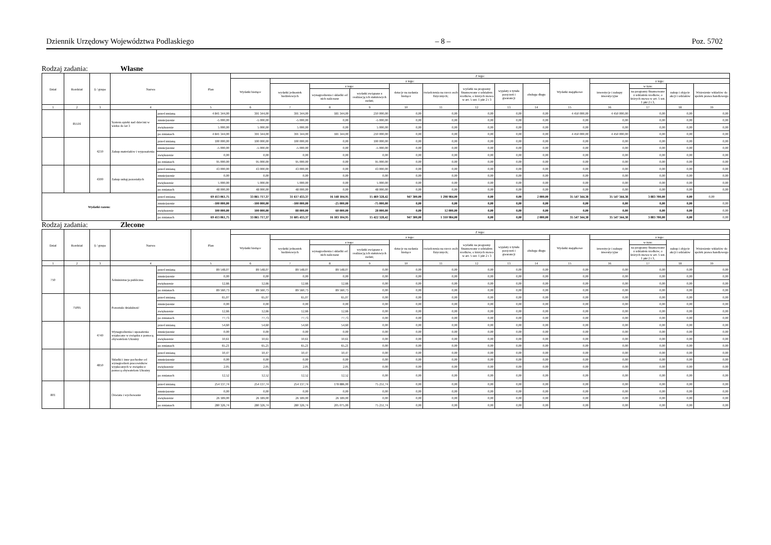Dziennik Urzędowy Województwa Podlaskiego – 8 – Poz. 5702
Rodzaj zadania: Własne
| Dział | Rozdział | § / grupa | Nazwa | | Plan | Z tego: | | | | | | | | | | | | | |
| --- | --- | --- | --- | --- | --- | --- | --- | --- | --- | --- | --- | --- | --- | --- | --- | --- | --- | --- | --- |
| | | | | | | Wydatki bieżące | z tego: | | | | | | | | Wydatki majątkowe | z tego: | | | |
| | | | | | | | wydatki jednostek budżetowych | z tego: | | dotacje na zadania bieżące | świadczenia na rzecz osób fizycznych; | wydatki na programy finansowane z udziałem środków, o których mowa w art. 5 ust. 1 pkt 2 i 3 | wypłaty z tytułu poręczeń i gwarancji | obsługa długu | | inwestycje i zakupy inwestycyjne | w tym: | zakup i objęcie akcji i udziałów | Wniesienie wkładów do spółek prawa handlowego |
| | | | | | | | | wynagrodzenia i składki od nich naliczane | wydatki związane z realizacją ich statutowych zadań; | | | | | | | | na programy finansowane z udziałem środków, o których mowa w art. 5 ust. 1 pkt 2 i 3, | | |
| 1 | 2 | 3 | 4 | | 5 | 6 | 7 | 8 | 9 | 10 | 11 | 12 | 13 | 14 | 15 | 16 | 17 | 18 | 19 |
| | 85516 | | System opieki nad dziećmi w wieku do lat 3 | przed zmianą | 4 841 344,00 | 391 344,00 | 391 344,00 | 181 344,00 | 210 000,00 | 0,00 | 0,00 | 0,00 | 0,00 | 0,00 | 4 450 000,00 | 4 450 000,00 | 0,00 | 0,00 | 0,00 |
| | | | | zmniejszenie | -5 000,00 | -5 000,00 | -5 000,00 | 0,00 | -5 000,00 | 0,00 | 0,00 | 0,00 | 0,00 | 0,00 | 0,00 | 0,00 | 0,00 | 0,00 | 0,00 |
| | | | | zwiększenie | 5 000,00 | 5 000,00 | 5 000,00 | 0,00 | 5 000,00 | 0,00 | 0,00 | 0,00 | 0,00 | 0,00 | 0,00 | 0,00 | 0,00 | 0,00 | 0,00 |
| | | | | po zmianach | 4 841 344,00 | 391 344,00 | 391 344,00 | 181 344,00 | 210 000,00 | 0,00 | 0,00 | 0,00 | 0,00 | 0,00 | 4 450 000,00 | 4 450 000,00 | 0,00 | 0,00 | 0,00 |
| | | 4210 | Zakup materiałów i wyposażenia | przed zmianą | 100 000,00 | 100 000,00 | 100 000,00 | 0,00 | 100 000,00 | 0,00 | 0,00 | 0,00 | 0,00 | 0,00 | 0,00 | 0,00 | 0,00 | 0,00 | 0,00 |
| | | | | zmniejszenie | -5 000,00 | -5 000,00 | -5 000,00 | 0,00 | -5 000,00 | 0,00 | 0,00 | 0,00 | 0,00 | 0,00 | 0,00 | 0,00 | 0,00 | 0,00 | 0,00 |
| | | | | zwiększenie | 0,00 | 0,00 | 0,00 | 0,00 | 0,00 | 0,00 | 0,00 | 0,00 | 0,00 | 0,00 | 0,00 | 0,00 | 0,00 | 0,00 | 0,00 |
| | | | | po zmianach | 95 000,00 | 95 000,00 | 95 000,00 | 0,00 | 95 000,00 | 0,00 | 0,00 | 0,00 | 0,00 | 0,00 | 0,00 | 0,00 | 0,00 | 0,00 | 0,00 |
| | | 4300 | Zakup usług pozostałych | przed zmianą | 43 000,00 | 43 000,00 | 43 000,00 | 0,00 | 43 000,00 | 0,00 | 0,00 | 0,00 | 0,00 | 0,00 | 0,00 | 0,00 | 0,00 | 0,00 | 0,00 |
| | | | | zmniejszenie | 0,00 | 0,00 | 0,00 | 0,00 | 0,00 | 0,00 | 0,00 | 0,00 | 0,00 | 0,00 | 0,00 | 0,00 | 0,00 | 0,00 | 0,00 |
| | | | | zwiększenie | 5 000,00 | 5 000,00 | 5 000,00 | 0,00 | 5 000,00 | 0,00 | 0,00 | 0,00 | 0,00 | 0,00 | 0,00 | 0,00 | 0,00 | 0,00 | 0,00 |
| | | | | po zmianach | 48 000,00 | 48 000,00 | 48 000,00 | 0,00 | 48 000,00 | 0,00 | 0,00 | 0,00 | 0,00 | 0,00 | 0,00 | 0,00 | 0,00 | 0,00 | 0,00 |
| Wydatki razem: | | | | przed zmianą | 69 413 061,75 | 33 865 717,37 | 31 617 433,37 | 16 148 104,95 | 15 469 328,42 | 947 300,00 | 1 298 984,00 | 0,00 | 0,00 | 2 000,00 | 35 547 344,38 | 35 547 344,38 | 3 883 700,00 | 0,00 | 0,00 |
| | | | | zmniejszenie | -100 000,00 | -100 000,00 | -100 000,00 | -25 000,00 | -75 000,00 | 0,00 | 0,00 | 0,00 | 0,00 | 0,00 | 0,00 | 0,00 | 0,00 | 0,00 | 0,00 |
| | | | | zwiększenie | 100 000,00 | 100 000,00 | 88 000,00 | 60 000,00 | 28 000,00 | 0,00 | 12 000,00 | 0,00 | 0,00 | 0,00 | 0,00 | 0,00 | 0,00 | 0,00 | 0,00 |
| | | | | po zmianach | 69 413 061,75 | 33 865 717,37 | 31 605 433,37 | 16 183 104,95 | 15 422 328,42 | 947 300,00 | 1 310 984,00 | 0,00 | 0,00 | 2 000,00 | 35 547 344,38 | 35 547 344,38 | 3 883 700,00 | 0,00 | 0,00 |
Rodzaj zadania: Zlecone
| Dział | Rozdział | § / grupa | Nazwa | | Plan | Z tego: | | | | | | | | | | | | | |
| --- | --- | --- | --- | --- | --- | --- | --- | --- | --- | --- | --- | --- | --- | --- | --- | --- | --- | --- | --- |
| | | | | | | Wydatki bieżące | z tego: | | | | | | | | Wydatki majątkowe | z tego: | | | |
| | | | | | | | wydatki jednostek budżetowych | z tego: | | dotacje na zadania bieżące | świadczenia na rzecz osób fizycznych; | wydatki na programy finansowane z udziałem środków, o których mowa w art. 5 ust. 1 pkt 2 i 3 | wypłaty z tytułu poręczeń i gwarancji | obsługa długu | | inwestycje i zakupy inwestycyjne | w tym: | zakup i objęcie akcji i udziałów | Wniesienie wkładów do spółek prawa handlowego |
| | | | | | | | | wynagrodzenia i składki od nich naliczane | wydatki związane z realizacją ich statutowych zadań; | | | | | | | | na programy finansowane z udziałem środków, o których mowa w art. 5 ust. 1 pkt 2 i 3, | | |
| 1 | 2 | 3 | 4 | | 5 | 6 | 7 | 8 | 9 | 10 | 11 | 12 | 13 | 14 | 15 | 16 | 17 | 18 | 19 |
| 750 | | | Administracja publiczna | przed zmianą | 89 548,07 | 89 548,07 | 89 548,07 | 89 548,07 | 0,00 | 0,00 | 0,00 | 0,00 | 0,00 | 0,00 | 0,00 | 0,00 | 0,00 | 0,00 | 0,00 |
| | | | | zmniejszenie | 0,00 | 0,00 | 0,00 | 0,00 | 0,00 | 0,00 | 0,00 | 0,00 | 0,00 | 0,00 | 0,00 | 0,00 | 0,00 | 0,00 | 0,00 |
| | | | | zwiększenie | 12,66 | 12,66 | 12,66 | 12,66 | 0,00 | 0,00 | 0,00 | 0,00 | 0,00 | 0,00 | 0,00 | 0,00 | 0,00 | 0,00 | 0,00 |
| | | | | po zmianach | 89 560,73 | 89 560,73 | 89 560,73 | 89 560,73 | 0,00 | 0,00 | 0,00 | 0,00 | 0,00 | 0,00 | 0,00 | 0,00 | 0,00 | 0,00 | 0,00 |
| | 75095 | | Pozostała działalność | przed zmianą | 65,07 | 65,07 | 65,07 | 65,07 | 0,00 | 0,00 | 0,00 | 0,00 | 0,00 | 0,00 | 0,00 | 0,00 | 0,00 | 0,00 | 0,00 |
| | | | | zmniejszenie | 0,00 | 0,00 | 0,00 | 0,00 | 0,00 | 0,00 | 0,00 | 0,00 | 0,00 | 0,00 | 0,00 | 0,00 | 0,00 | 0,00 | 0,00 |
| | | | | zwiększenie | 12,66 | 12,66 | 12,66 | 12,66 | 0,00 | 0,00 | 0,00 | 0,00 | 0,00 | 0,00 | 0,00 | 0,00 | 0,00 | 0,00 | 0,00 |
| | | | | po zmianach | 77,73 | 77,73 | 77,73 | 77,73 | 0,00 | 0,00 | 0,00 | 0,00 | 0,00 | 0,00 | 0,00 | 0,00 | 0,00 | 0,00 | 0,00 |
| | | 4740 | Wynagrodzenia i uposażenia wypłacane w związku z pomocą obywatelom Ukrainy | przed zmianą | 54,60 | 54,60 | 54,60 | 54,60 | 0,00 | 0,00 | 0,00 | 0,00 | 0,00 | 0,00 | 0,00 | 0,00 | 0,00 | 0,00 | 0,00 |
| | | | | zmniejszenie | 0,00 | 0,00 | 0,00 | 0,00 | 0,00 | 0,00 | 0,00 | 0,00 | 0,00 | 0,00 | 0,00 | 0,00 | 0,00 | 0,00 | 0,00 |
| | | | | zwiększenie | 10,61 | 10,61 | 10,61 | 10,61 | 0,00 | 0,00 | 0,00 | 0,00 | 0,00 | 0,00 | 0,00 | 0,00 | 0,00 | 0,00 | 0,00 |
| | | | | po zmianach | 65,21 | 65,21 | 65,21 | 65,21 | 0,00 | 0,00 | 0,00 | 0,00 | 0,00 | 0,00 | 0,00 | 0,00 | 0,00 | 0,00 | 0,00 |
| | | 4850 | Składki i inne pochodne od wynagrodzeń pracowników wypłacanych w związku z pomocą obywatelom Ukrainy | przed zmianą | 10,47 | 10,47 | 10,47 | 10,47 | 0,00 | 0,00 | 0,00 | 0,00 | 0,00 | 0,00 | 0,00 | 0,00 | 0,00 | 0,00 | 0,00 |
| | | | | zmniejszenie | 0,00 | 0,00 | 0,00 | 0,00 | 0,00 | 0,00 | 0,00 | 0,00 | 0,00 | 0,00 | 0,00 | 0,00 | 0,00 | 0,00 | 0,00 |
| | | | | zwiększenie | 2,05 | 2,05 | 2,05 | 2,05 | 0,00 | 0,00 | 0,00 | 0,00 | 0,00 | 0,00 | 0,00 | 0,00 | 0,00 | 0,00 | 0,00 |
| | | | | po zmianach | 12,52 | 12,52 | 12,52 | 12,52 | 0,00 | 0,00 | 0,00 | 0,00 | 0,00 | 0,00 | 0,00 | 0,00 | 0,00 | 0,00 | 0,00 |
| 801 | | | Oświata i wychowanie | przed zmianą | 254 137,74 | 254 137,74 | 254 137,74 | 178 886,00 | 75 251,74 | 0,00 | 0,00 | 0,00 | 0,00 | 0,00 | 0,00 | 0,00 | 0,00 | 0,00 | 0,00 |
| | | | | zmniejszenie | 0,00 | 0,00 | 0,00 | 0,00 | 0,00 | 0,00 | 0,00 | 0,00 | 0,00 | 0,00 | 0,00 | 0,00 | 0,00 | 0,00 | 0,00 |
| | | | | zwiększenie | 26 189,00 | 26 189,00 | 26 189,00 | 26 189,00 | 0,00 | 0,00 | 0,00 | 0,00 | 0,00 | 0,00 | 0,00 | 0,00 | 0,00 | 0,00 | 0,00 |
| | | | | po zmianach | 280 326,74 | 280 326,74 | 280 326,74 | 205 075,00 | 75 251,74 | 0,00 | 0,00 | 0,00 | 0,00 | 0,00 | 0,00 | 0,00 | 0,00 | 0,00 | 0,00 |